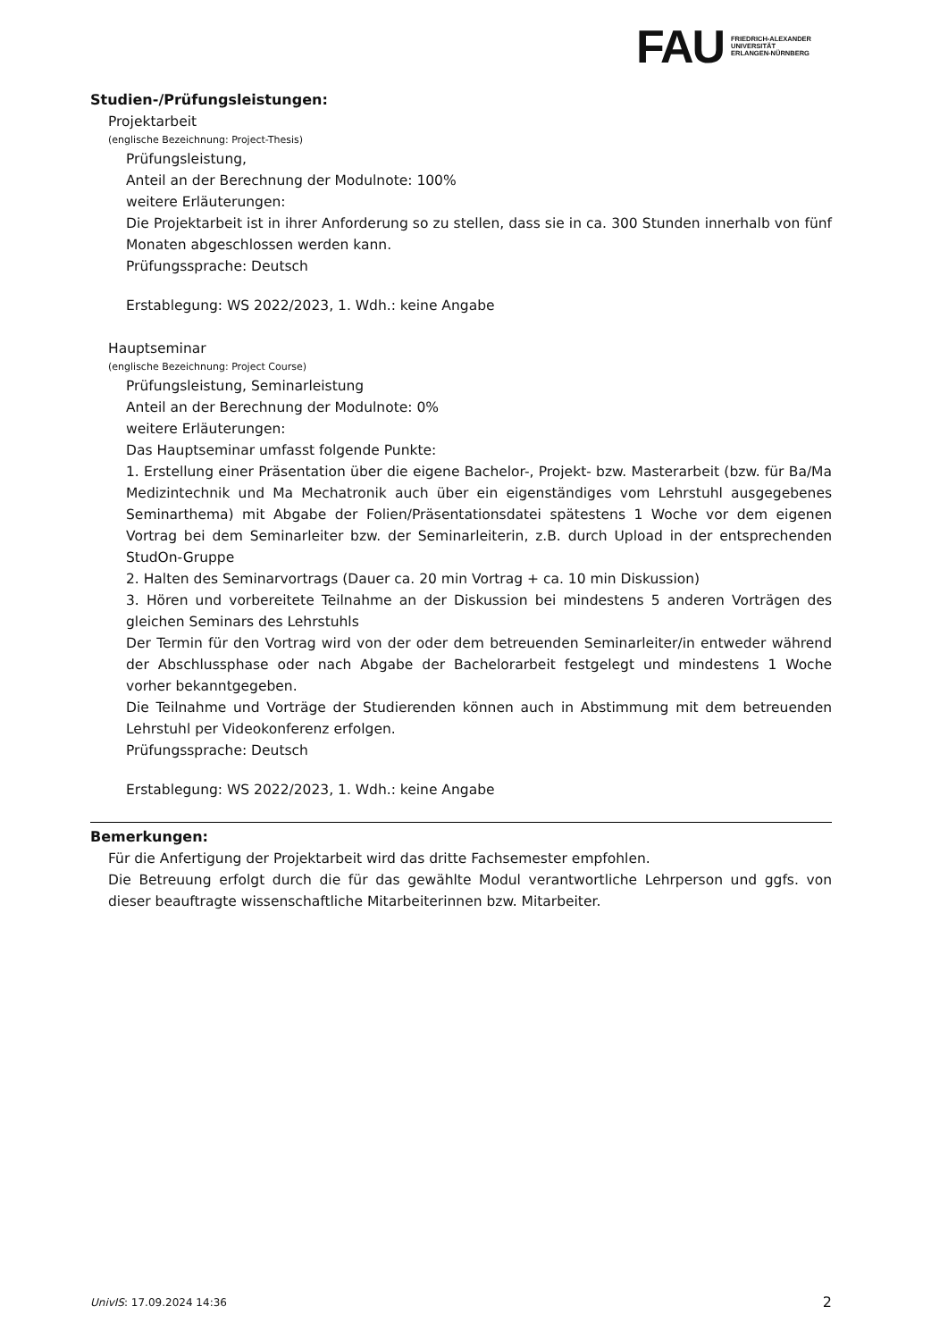FAU
FRIEDRICH-ALEXANDER
UNIVERSITÄT
ERLANGEN-NÜRNBERG
Studien-/Prüfungsleistungen:
Projektarbeit
(englische Bezeichnung: Project-Thesis)
Prüfungsleistung,
Anteil an der Berechnung der Modulnote: 100%
weitere Erläuterungen:
Die Projektarbeit ist in ihrer Anforderung so zu stellen, dass sie in ca. 300 Stunden innerhalb von fünf Monaten abgeschlossen werden kann.
Prüfungssprache: Deutsch
Erstablegung: WS 2022/2023, 1. Wdh.: keine Angabe
Hauptseminar
(englische Bezeichnung: Project Course)
Prüfungsleistung, Seminarleistung
Anteil an der Berechnung der Modulnote: 0%
weitere Erläuterungen:
Das Hauptseminar umfasst folgende Punkte:
1. Erstellung einer Präsentation über die eigene Bachelor-, Projekt- bzw. Masterarbeit (bzw. für Ba/Ma Medizintechnik und Ma Mechatronik auch über ein eigenständiges vom Lehrstuhl ausgegebenes Seminarthema) mit Abgabe der Folien/Präsentationsdatei spätestens 1 Woche vor dem eigenen Vortrag bei dem Seminarleiter bzw. der Seminarleiterin, z.B. durch Upload in der entsprechenden StudOn-Gruppe
2. Halten des Seminarvortrags (Dauer ca. 20 min Vortrag + ca. 10 min Diskussion)
3. Hören und vorbereitete Teilnahme an der Diskussion bei mindestens 5 anderen Vorträgen des gleichen Seminars des Lehrstuhls
Der Termin für den Vortrag wird von der oder dem betreuenden Seminarleiter/in entweder während der Abschlussphase oder nach Abgabe der Bachelorarbeit festgelegt und mindestens 1 Woche vorher bekanntgegeben.
Die Teilnahme und Vorträge der Studierenden können auch in Abstimmung mit dem betreuenden Lehrstuhl per Videokonferenz erfolgen.
Prüfungssprache: Deutsch
Erstablegung: WS 2022/2023, 1. Wdh.: keine Angabe
Bemerkungen:
Für die Anfertigung der Projektarbeit wird das dritte Fachsemester empfohlen.
Die Betreuung erfolgt durch die für das gewählte Modul verantwortliche Lehrperson und ggfs. von dieser beauftragte wissenschaftliche Mitarbeiterinnen bzw. Mitarbeiter.
UnivIS: 17.09.2024 14:36 2